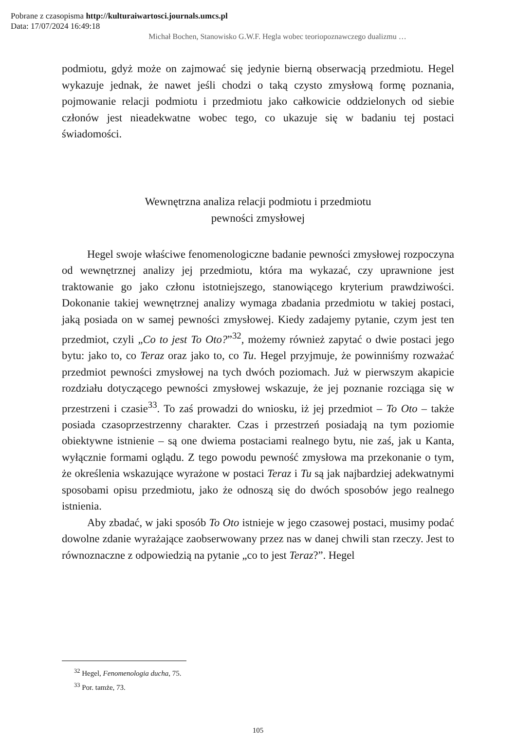Pobrane z czasopisma http://kulturaiwartosci.journals.umcs.pl
Data: 17/07/2024 16:49:18
Michał Bochen, Stanowisko G.W.F. Hegla wobec teoriopoznawczego dualizmu …
podmiotu, gdyż może on zajmować się jedynie bierną obserwacją przedmiotu. Hegel wykazuje jednak, że nawet jeśli chodzi o taką czysto zmysłową formę poznania, pojmowanie relacji podmiotu i przedmiotu jako całkowicie oddzielonych od siebie członów jest nieadekwatne wobec tego, co ukazuje się w badaniu tej postaci świadomości.
Wewnętrzna analiza relacji podmiotu i przedmiotu
pewności zmysłowej
Hegel swoje właściwe fenomenologiczne badanie pewności zmysłowej rozpoczyna od wewnętrznej analizy jej przedmiotu, która ma wykazać, czy uprawnione jest traktowanie go jako członu istotniejszego, stanowiącego kryterium prawdziwości. Dokonanie takiej wewnętrznej analizy wymaga zbadania przedmiotu w takiej postaci, jaką posiada on w samej pewności zmysłowej. Kiedy zadajemy pytanie, czym jest ten przedmiot, czyli „Co to jest To Oto?”<sup>32</sup>, możemy również zapytać o dwie postaci jego bytu: jako to, co Teraz oraz jako to, co Tu. Hegel przyjmuje, że powinniśmy rozważać przedmiot pewności zmysłowej na tych dwóch poziomach. Już w pierwszym akapicie rozdziału dotyczącego pewności zmysłowej wskazuje, że jej poznanie rozciąga się w przestrzeni i czasie<sup>33</sup>. To zaś prowadzi do wniosku, iż jej przedmiot – To Oto – także posiada czasoprzestrzenny charakter. Czas i przestrzeń posiadają na tym poziomie obiektywne istnienie – są one dwiema postaciami realnego bytu, nie zaś, jak u Kanta, wyłącznie formami oglądu. Z tego powodu pewność zmysłowa ma przekonanie o tym, że określenia wskazujące wyrażone w postaci Teraz i Tu są jak najbardziej adekwatnymi sposobami opisu przedmiotu, jako że odnoszą się do dwóch sposobów jego realnego istnienia.
Aby zbadać, w jaki sposób To Oto istnieje w jego czasowej postaci, musimy podać dowolne zdanie wyrażające zaobserwowany przez nas w danej chwili stan rzeczy. Jest to równoznaczne z odpowiedzią na pytanie „co to jest Teraz?”. Hegel
<sup>32</sup> Hegel, Fenomenologia ducha, 75.
<sup>33</sup> Por. tamże, 73.
105